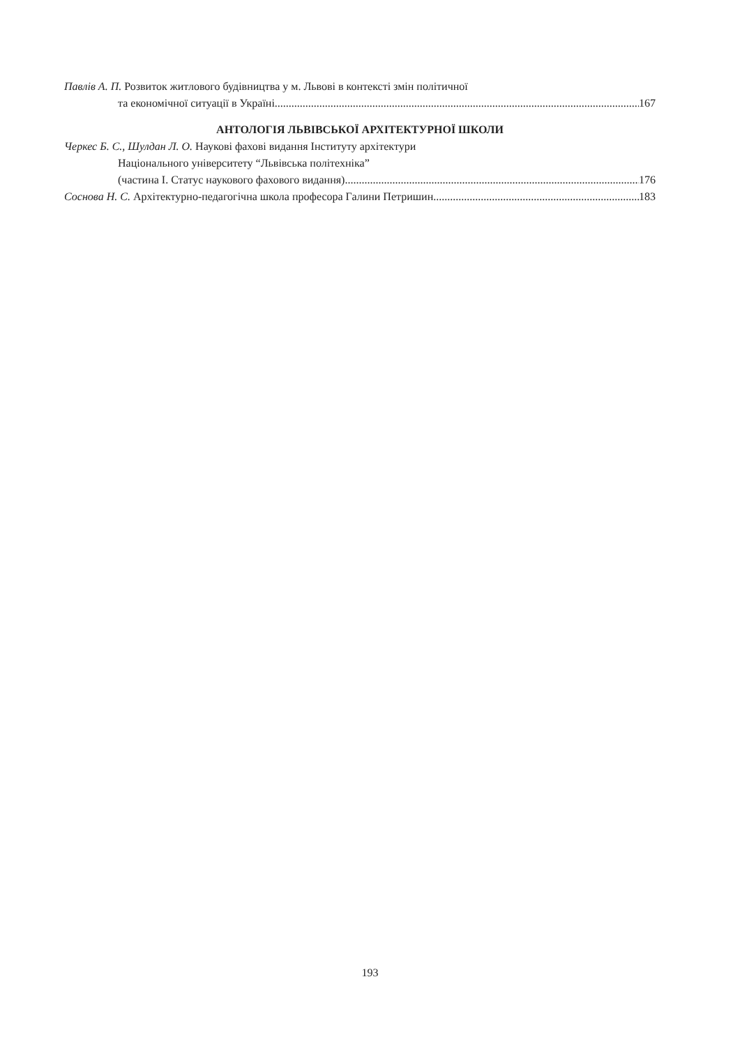Павлів А. П. Розвиток житлового будівництва у м. Львові в контексті змін політичної
та економічної ситуації в Україні 167
АНТОЛОГІЯ ЛЬВІВСЬКОЇ АРХІТЕКТУРНОЇ ШКОЛИ
Черкес Б. С., Шулдан Л. О. Наукові фахові видання Інституту архітектури
Національного університету “Львівська політехніка”
(частина І. Статус наукового фахового видання) 176
Соснова Н. С. Архітектурно-педагогічна школа професора Галини Петришин 183
193